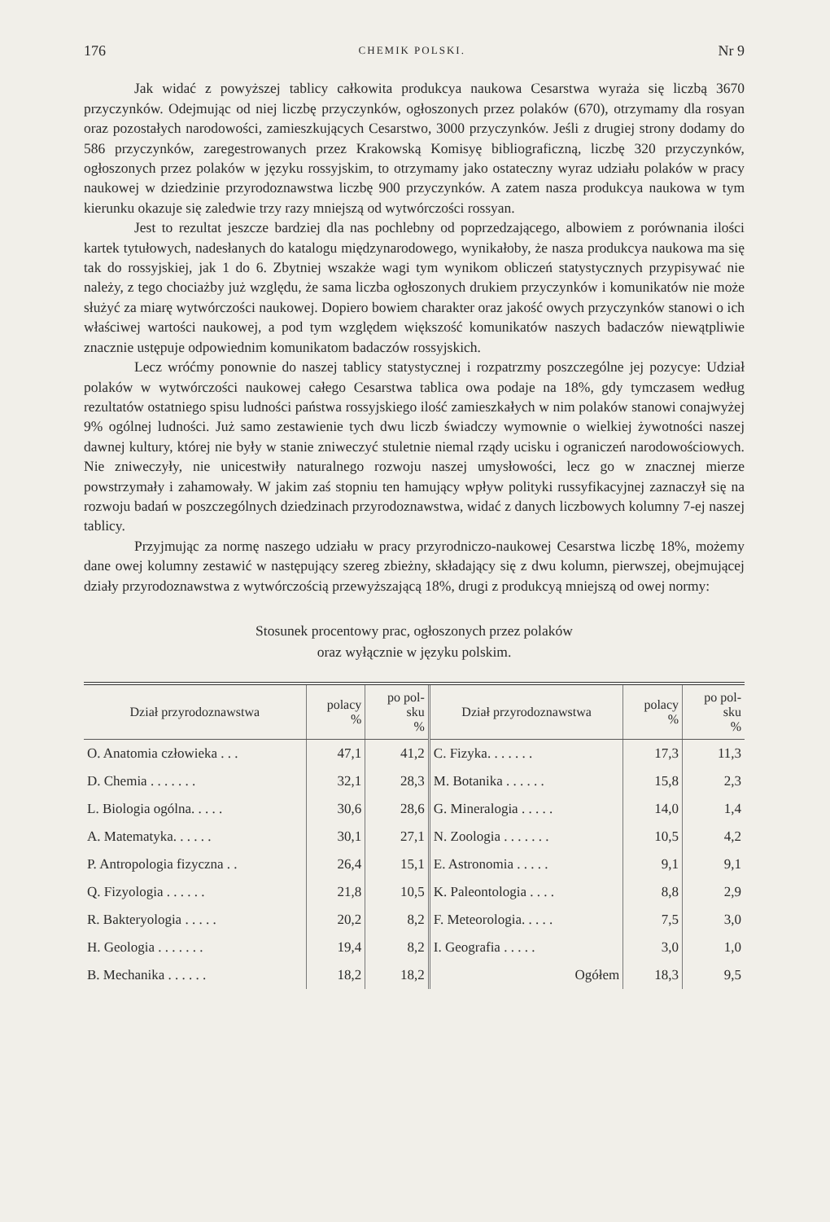176 CHEMIK POLSKI. Nr 9
Jak widać z powyższej tablicy całkowita produkcya naukowa Cesarstwa wyraża się liczbą 3670 przyczynków. Odejmując od niej liczbę przyczynków, ogłoszonych przez polaków (670), otrzymamy dla rosyan oraz pozostałych narodowości, zamieszkujących Cesarstwo, 3000 przyczynków. Jeśli z drugiej strony dodamy do 586 przyczynków, zaregestrowanych przez Krakowską Komisyę bibliograficzną, liczbę 320 przyczynków, ogłoszonych przez polaków w języku rossyjskim, to otrzymamy jako ostateczny wyraz udziału polaków w pracy naukowej w dziedzinie przyrodoznawstwa liczbę 900 przyczynków. A zatem nasza produkcya naukowa w tym kierunku okazuje się zaledwie trzy razy mniejszą od wytwórczości rossyan.
Jest to rezultat jeszcze bardziej dla nas pochlebny od poprzedzającego, albowiem z porównania ilości kartek tytułowych, nadesłanych do katalogu międzynarodowego, wynikałoby, że nasza produkcya naukowa ma się tak do rossyjskiej, jak 1 do 6. Zbytniej wszakże wagi tym wynikom obliczeń statystycznych przypisywać nie należy, z tego chociażby już względu, że sama liczba ogłoszonych drukiem przyczynków i komunikatów nie może służyć za miarę wytwórczości naukowej. Dopiero bowiem charakter oraz jakość owych przyczynków stanowi o ich właściwej wartości naukowej, a pod tym względem większość komunikatów naszych badaczów niewątpliwie znacznie ustępuje odpowiednim komunikatom badaczów rossyjskich.
Lecz wróćmy ponownie do naszej tablicy statystycznej i rozpatrzmy poszczególne jej pozycye: Udział polaków w wytwórczości naukowej całego Cesarstwa tablica owa podaje na 18%, gdy tymczasem według rezultatów ostatniego spisu ludności państwa rossyjskiego ilość zamieszkałych w nim polaków stanowi conajwyżej 9% ogólnej ludności. Już samo zestawienie tych dwu liczb świadczy wymownie o wielkiej żywotności naszej dawnej kultury, której nie były w stanie zniweczyć stuletnie niemal rządy ucisku i ograniczeń narodowościowych. Nie zniweczyły, nie unicestwiły naturalnego rozwoju naszej umysłowości, lecz go w znacznej mierze powstrzymały i zahamowały. W jakim zaś stopniu ten hamujący wpływ polityki russyfikacyjnej zaznaczył się na rozwoju badań w poszczególnych dziedzinach przyrodoznawstwa, widać z danych liczbowych kolumny 7-ej naszej tablicy.
Przyjmując za normę naszego udziału w pracy przyrodniczo-naukowej Cesarstwa liczbę 18%, możemy dane owej kolumny zestawić w następujący szereg zbieżny, składający się z dwu kolumn, pierwszej, obejmującej działy przyrodoznawstwa z wytwórczością przewyższającą 18%, drugi z produkcyą mniejszą od owej normy:
Stosunek procentowy prac, ogłoszonych przez polaków
oraz wyłącznie w języku polskim.
| Dział przyrodoznawstwa | polacy % | po pol- sku % | Dział przyrodoznawstwa | polacy % | po pol- sku % |
| --- | --- | --- | --- | --- | --- |
| O. Anatomia człowieka . . . | 47,1 | 41,2 | C. Fizyka. . . . . . . | 17,3 | 11,3 |
| D. Chemia . . . . . . . | 32,1 | 28,3 | M. Botanika . . . . . . | 15,8 | 2,3 |
| L. Biologia ogólna. . . . . | 30,6 | 28,6 | G. Mineralogia . . . . . | 14,0 | 1,4 |
| A. Matematyka. . . . . . | 30,1 | 27,1 | N. Zoologia . . . . . . . | 10,5 | 4,2 |
| P. Antropologia fizyczna . . | 26,4 | 15,1 | E. Astronomia . . . . . | 9,1 | 9,1 |
| Q. Fizyologia . . . . . . | 21,8 | 10,5 | K. Paleontologia . . . . | 8,8 | 2,9 |
| R. Bakteryologia . . . . . | 20,2 | 8,2 | F. Meteorologia. . . . . | 7,5 | 3,0 |
| H. Geologia . . . . . . . | 19,4 | 8,2 | I. Geografia . . . . . | 3,0 | 1,0 |
| B. Mechanika . . . . . . | 18,2 | 18,2 | Ogółem | 18,3 | 9,5 |